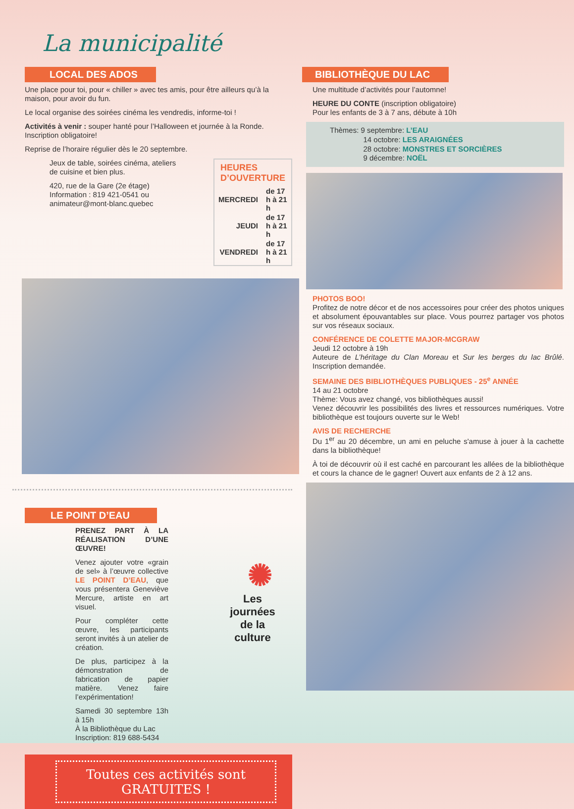La municipalité
LOCAL DES ADOS
Une place pour toi, pour « chiller » avec tes amis, pour être ailleurs qu’à la maison, pour avoir du fun.
Le local organise des soirées cinéma les vendredis, informe-toi !
Activités à venir : souper hanté pour l’Halloween et journée à la Ronde. Inscription obligatoire!
Reprise de l’horaire régulier dès le 20 septembre.
Jeux de table, soirées cinéma, ateliers de cuisine et bien plus.
420, rue de la Gare (2e étage)
Information : 819 421-0541 ou
animateur@mont-blanc.quebec
| HEURES D’OUVERTURE | |
| --- | --- |
| MERCREDI | de 17 h à 21 h |
| JEUDI | de 17 h à 21 h |
| VENDREDI | de 17 h à 21 h |
LE POINT D’EAU
PRENEZ PART À LA RÉALISATION D’UNE ŒUVRE!
Venez ajouter votre «grain de sel» à l’œuvre collective LE POINT D’EAU, que vous présentera Geneviève Mercure, artiste en art visuel.
Pour compléter cette œuvre, les participants seront invités à un atelier de création.
De plus, participez à la démonstration de fabrication de papier matière. Venez faire l’expérimentation!
Samedi 30 septembre 13h à 15h
À la Bibliothèque du Lac
Inscription: 819 688-5434
✺
Les journées
de la culture
Toutes ces activités sont
GRATUITES !
BIBLIOTHÈQUE DU LAC
Une multitude d’activités pour l’automne!
HEURE DU CONTE (inscription obligatoire)
Pour les enfants de 3 à 7 ans, débute à 10h
Thèmes: 9 septembre: L’EAU
     14 octobre: LES ARAIGNÉES
     28 octobre: MONSTRES ET SORCIÈRES
     9 décembre: NOËL
PHOTOS BOO!
Profitez de notre décor et de nos accessoires pour créer des photos uniques et absolument épouvantables sur place. Vous pourrez partager vos photos sur vos réseaux sociaux.
CONFÉRENCE DE COLETTE MAJOR-MCGRAW
Jeudi 12 octobre à 19h
Auteure de L’héritage du Clan Moreau et Sur les berges du lac Brûlé. Inscription demandée.
SEMAINE DES BIBLIOTHÈQUES PUBLIQUES - 25<sup>e</sup> ANNÉE
14 au 21 octobre
Thème: Vous avez changé, vos bibliothèques aussi!
Venez découvrir les possibilités des livres et ressources numériques. Votre bibliothèque est toujours ouverte sur le Web!
AVIS DE RECHERCHE
Du 1<sup>er</sup> au 20 décembre, un ami en peluche s'amuse à jouer à la cachette dans la bibliothèque!
À toi de découvrir où il est caché en parcourant les allées de la bibliothèque et cours la chance de le gagner! Ouvert aux enfants de 2 à 12 ans.